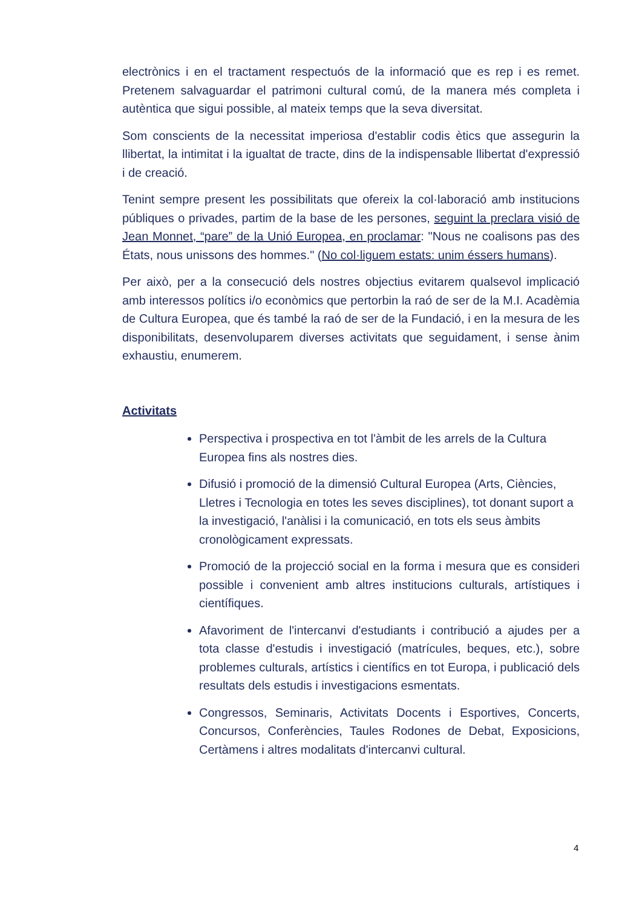electrònics i en el tractament respectuós de la informació que es rep i es remet. Pretenem salvaguardar el patrimoni cultural comú, de la manera més completa i autèntica que sigui possible, al mateix temps que la seva diversitat.
Som conscients de la necessitat imperiosa d'establir codis ètics que assegurin la llibertat, la intimitat i la igualtat de tracte, dins de la indispensable llibertat d'expressió i de creació.
Tenint sempre present les possibilitats que ofereix la col·laboració amb institucions públiques o privades, partim de la base de les persones, seguint la preclara visió de Jean Monnet, “pare” de la Unió Europea, en proclamar: "Nous ne coalisons pas des États, nous unissons des hommes." (No col·liguem estats: unim éssers humans).
Per això, per a la consecució dels nostres objectius evitarem qualsevol implicació amb interessos polítics i/o econòmics que pertorbin la raó de ser de la M.I. Acadèmia de Cultura Europea, que és també la raó de ser de la Fundació, i en la mesura de les disponibilitats, desenvoluparem diverses activitats que seguidament, i sense ànim exhaustiu, enumerem.
Activitats
Perspectiva i prospectiva en tot l'àmbit de les arrels de la Cultura Europea fins als nostres dies.
Difusió i promoció de la dimensió Cultural Europea (Arts, Ciències, Lletres i Tecnologia en totes les seves disciplines), tot donant suport a la investigació, l'anàlisi i la comunicació, en tots els seus àmbits cronològicament expressats.
Promoció de la projecció social en la forma i mesura que es consideri possible i convenient amb altres institucions culturals, artístiques i científiques.
Afavoriment de l'intercanvi d'estudiants i contribució a ajudes per a tota classe d'estudis i investigació (matrícules, beques, etc.), sobre problemes culturals, artístics i científics en tot Europa, i publicació dels resultats dels estudis i investigacions esmentats.
Congressos, Seminaris, Activitats Docents i Esportives, Concerts, Concursos, Conferències, Taules Rodones de Debat, Exposicions, Certàmens i altres modalitats d'intercanvi cultural.
4